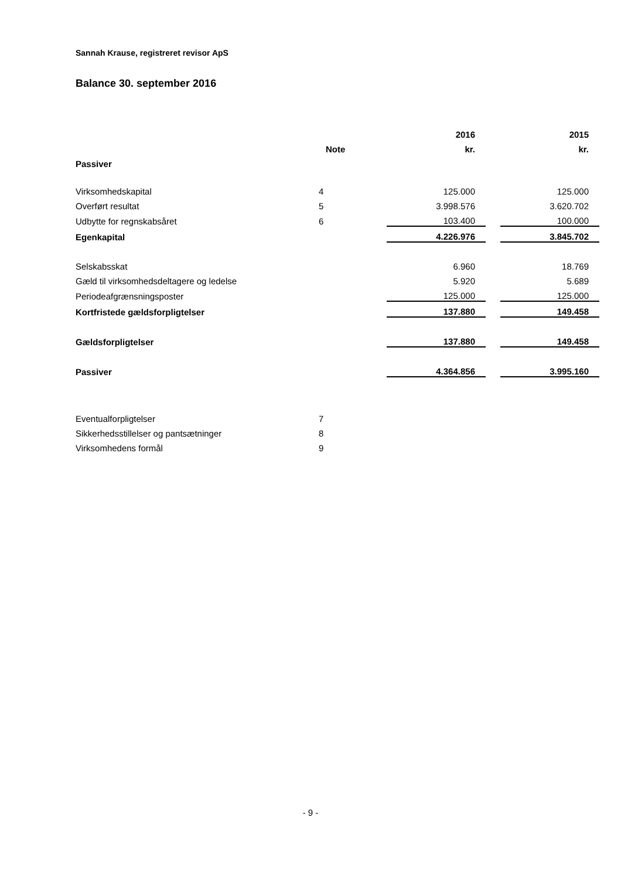Sannah Krause, registreret revisor ApS
Balance 30. september 2016
| | | 2016 | | 2015 |
| --- | --- | --- | --- | --- |
| | Note | kr. | | kr. |
| Passiver | | | | |
| Virksomhedskapital | 4 | 125.000 | | 125.000 |
| Overført resultat | 5 | 3.998.576 | | 3.620.702 |
| Udbytte for regnskabsåret | 6 | 103.400 | | 100.000 |
| Egenkapital | | 4.226.976 | | 3.845.702 |
| Selskabsskat | | 6.960 | | 18.769 |
| Gæld til virksomhedsdeltagere og ledelse | | 5.920 | | 5.689 |
| Periodeafgrænsningsposter | | 125.000 | | 125.000 |
| Kortfristede gældsforpligtelser | | 137.880 | | 149.458 |
| Gældsforpligtelser | | 137.880 | | 149.458 |
| Passiver | | 4.364.856 | | 3.995.160 |
| Eventualforpligtelser | 7 | | | |
| Sikkerhedsstillelser og pantsætninger | 8 | | | |
| Virksomhedens formål | 9 | | | |
- 9 -